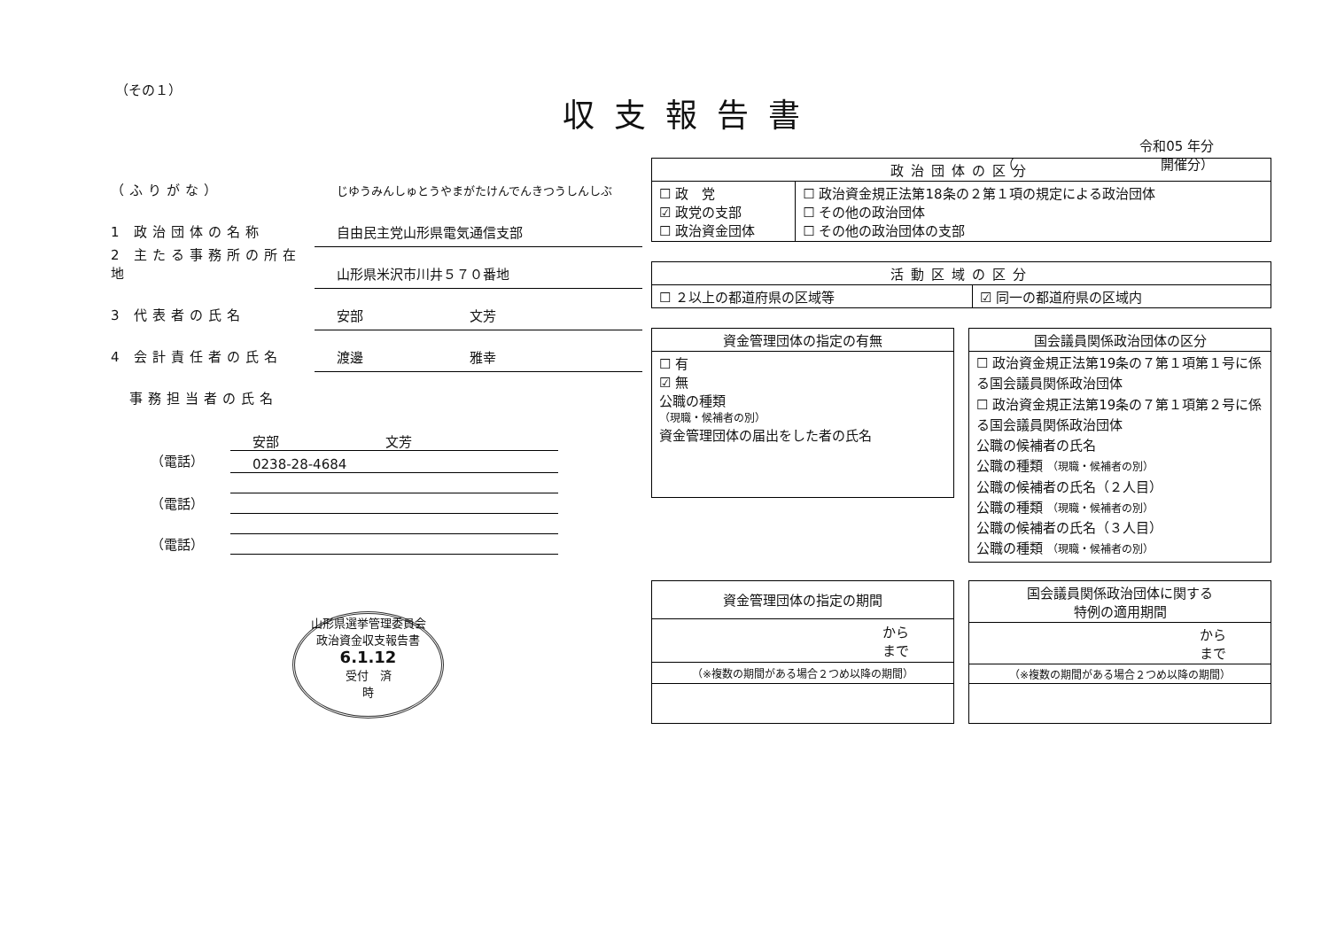（その１）
収支報告書
令和05 年分
（　　　　　　　　　　　開催分）
（ふりがな）
じゆうみんしゅとうやまがたけんでんきつうしんしぶ
1 政治団体の名称
自由民主党山形県電気通信支部
2 主たる事務所の所在地
山形県米沢市川井５７０番地
3 代表者の氏名
安部　　　　　　　　文芳
4 会計責任者の氏名
渡邊　　　　　　　　雅幸
　事務担当者の氏名
安部　　　　　　　　文芳
（電話） 0238-28-4684
（電話）
（電話）
山形県選挙管理委員会
政治資金収支報告書
6.1.12
受付　済
時
| 政治団体の区分 | |
| --- | --- |
| ☐ 政 党 ☑ 政党の支部 ☐ 政治資金団体 | ☐ 政治資金規正法第18条の２第１項の規定による政治団体 ☐ その他の政治団体 ☐ その他の政治団体の支部 |
| 活動区域の区分 | |
| --- | --- |
| ☐ ２以上の都道府県の区域等 | ☑ 同一の都道府県の区域内 |
| 資金管理団体の指定の有無 |
| --- |
| ☐ 有 ☑ 無 公職の種類 （現職・候補者の別） 資金管理団体の届出をした者の氏名 |
| 国会議員関係政治団体の区分 |
| --- |
| ☐ 政治資金規正法第19条の７第１項第１号に係る国会議員関係政治団体 ☐ 政治資金規正法第19条の７第１項第２号に係る国会議員関係政治団体 公職の候補者の氏名 公職の種類 （現職・候補者の別） 公職の候補者の氏名（２人目） 公職の種類 （現職・候補者の別） 公職の候補者の氏名（３人目） 公職の種類 （現職・候補者の別） |
| 資金管理団体の指定の期間 |
| --- |
| から まで |
| （※複数の期間がある場合２つめ以降の期間） |
| 国会議員関係政治団体に関する 特例の適用期間 |
| --- |
| から まで |
| （※複数の期間がある場合２つめ以降の期間） |